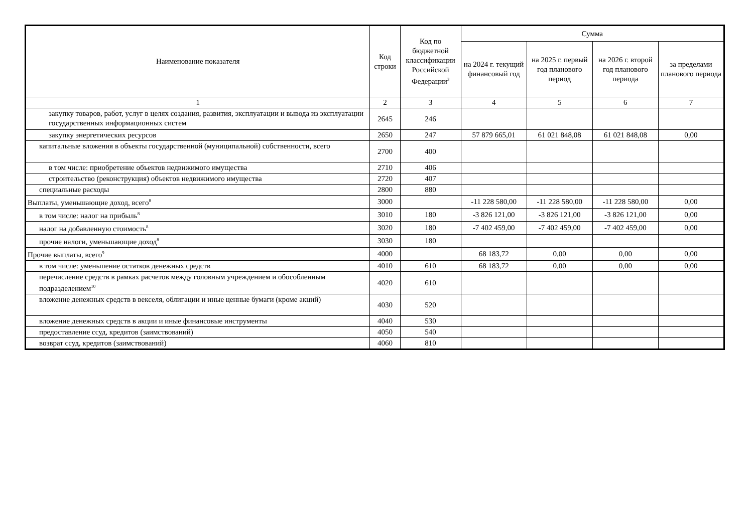| Наименование показателя | Код строки | Код по бюджетной классификации Российской Федерации<sup>3</sup> | Сумма | | | |
| --- | --- | --- | --- | --- | --- | --- |
| | | | на 2024 г. текущий финансовый год | на 2025 г. первый год планового период | на 2026 г. второй год планового периода | за пределами планового периода |
| 1 | 2 | 3 | 4 | 5 | 6 | 7 |
| закупку товаров, работ, услуг в целях создания, развития, эксплуатации и вывода из эксплуатации государственных информационных систем | 2645 | 246 | | | | |
| закупку энергетических ресурсов | 2650 | 247 | 57 879 665,01 | 61 021 848,08 | 61 021 848,08 | 0,00 |
| капитальные вложения в объекты государственной (муниципальной) собственности, всего | 2700 | 400 | | | | |
| в том числе: приобретение объектов недвижимого имущества | 2710 | 406 | | | | |
| строительство (реконструкция) объектов недвижимого имущества | 2720 | 407 | | | | |
| специальные расходы | 2800 | 880 | | | | |
| Выплаты, уменьшающие доход, всего<sup>8</sup> | 3000 | | -11 228 580,00 | -11 228 580,00 | -11 228 580,00 | 0,00 |
| в том числе: налог на прибыль<sup>8</sup> | 3010 | 180 | -3 826 121,00 | -3 826 121,00 | -3 826 121,00 | 0,00 |
| налог на добавленную стоимость<sup>8</sup> | 3020 | 180 | -7 402 459,00 | -7 402 459,00 | -7 402 459,00 | 0,00 |
| прочие налоги, уменьшающие доход<sup>8</sup> | 3030 | 180 | | | | |
| Прочие выплаты, всего<sup>9</sup> | 4000 | | 68 183,72 | 0,00 | 0,00 | 0,00 |
| в том числе: уменьшение остатков денежных средств | 4010 | 610 | 68 183,72 | 0,00 | 0,00 | 0,00 |
| перечисление средств в рамках расчетов между головным учреждением и обособленным подразделением<sup>10</sup> | 4020 | 610 | | | | |
| вложение денежных средств в векселя, облигации и иные ценные бумаги (кроме акций) | 4030 | 520 | | | | |
| вложение денежных средств в акции и иные финансовые инструменты | 4040 | 530 | | | | |
| предоставление ссуд, кредитов (заимствований) | 4050 | 540 | | | | |
| возврат ссуд, кредитов (заимствований) | 4060 | 810 | | | | |